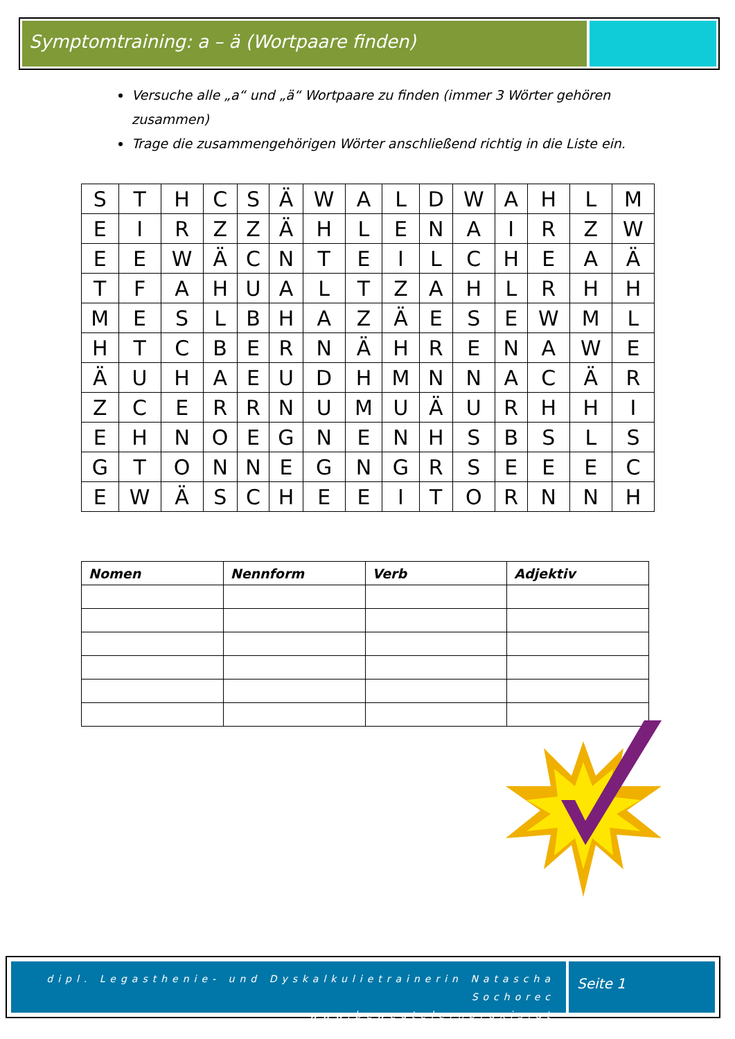Symptomtraining: a – ä (Wortpaare finden)
Versuche alle „a“ und „ä“ Wortpaare zu finden (immer 3 Wörter gehören zusammen)
Trage die zusammengehörigen Wörter anschließend richtig in die Liste ein.
| S | T | H | C | S | Ä | W | A | L | D | W | A | H | L | M |
| E | I | R | Z | Z | Ä | H | L | E | N | A | I | R | Z | W |
| E | E | W | Ä | C | N | T | E | I | L | C | H | E | A | Ä |
| T | F | A | H | U | A | L | T | Z | A | H | L | R | H | H |
| M | E | S | L | B | H | A | Z | Ä | E | S | E | W | M | L |
| H | T | C | B | E | R | N | Ä | H | R | E | N | A | W | E |
| Ä | U | H | A | E | U | D | H | M | N | N | A | C | Ä | R |
| Z | C | E | R | R | N | U | M | U | Ä | U | R | H | H | I |
| E | H | N | O | E | G | N | E | N | H | S | B | S | L | S |
| G | T | O | N | N | E | G | N | G | R | S | E | E | E | C |
| E | W | Ä | S | C | H | E | E | I | T | O | R | N | N | H |
| Nomen | Nennform | Verb | Adjektiv |
| --- | --- | --- | --- |
dipl. Legasthenie- und Dyskalkulietrainerin Natascha Sochorec
www.bewegtelernpraxis.at
Seite 1